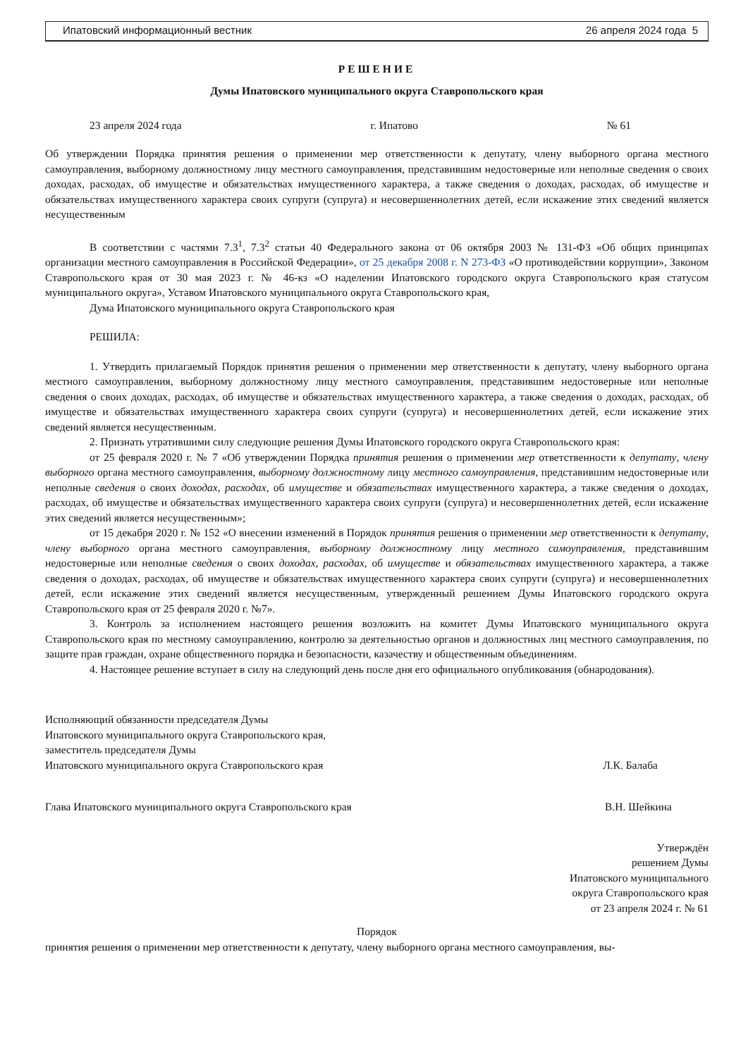Ипатовский информационный вестник 26 апреля 2024 года 5
РЕШЕНИЕ
Думы Ипатовского муниципального округа Ставропольского края
23 апреля 2024 года г. Ипатово № 61
Об утверждении Порядка принятия решения о применении мер ответственности к депутату, члену выборного органа местного самоуправления, выборному должностному лицу местного самоуправления, представившим недостоверные или неполные сведения о своих доходах, расходах, об имуществе и обязательствах имущественного характера, а также сведения о доходах, расходах, об имуществе и обязательствах имущественного характера своих супруги (супруга) и несовершеннолетних детей, если искажение этих сведений является несущественным
В соответствии с частями 7.3<sup>1</sup>, 7.3<sup>2</sup> статьи 40 Федерального закона от 06 октября 2003 № 131-ФЗ «Об общих принципах организации местного самоуправления в Российской Федерации», от 25 декабря 2008 г. N 273-ФЗ «О противодействии коррупции», Законом Ставропольского края от 30 мая 2023 г. № 46-кз «О наделении Ипатовского городского округа Ставропольского края статусом муниципального округа», Уставом Ипатовского муниципального округа Ставропольского края,
Дума Ипатовского муниципального округа Ставропольского края
РЕШИЛА:
1. Утвердить прилагаемый Порядок принятия решения о применении мер ответственности к депутату, члену выборного органа местного самоуправления, выборному должностному лицу местного самоуправления, представившим недостоверные или неполные сведения о своих доходах, расходах, об имуществе и обязательствах имущественного характера, а также сведения о доходах, расходах, об имуществе и обязательствах имущественного характера своих супруги (супруга) и несовершеннолетних детей, если искажение этих сведений является несущественным.
2. Признать утратившими силу следующие решения Думы Ипатовского городского округа Ставропольского края:
от 25 февраля 2020 г. № 7 «Об утверждении Порядка принятия решения о применении мер ответственности к депутату, члену выборного органа местного самоуправления, выборному должностному лицу местного самоуправления, представившим недостоверные или неполные сведения о своих доходах, расходах, об имуществе и обязательствах имущественного характера, а также сведения о доходах, расходах, об имуществе и обязательствах имущественного характера своих супруги (супруга) и несовершеннолетних детей, если искажение этих сведений является несущественным»;
от 15 декабря 2020 г. № 152 «О внесении изменений в Порядок принятия решения о применении мер ответственности к депутату, члену выборного органа местного самоуправления, выборному должностному лицу местного самоуправления, представившим недостоверные или неполные сведения о своих доходах, расходах, об имуществе и обязательствах имущественного характера, а также сведения о доходах, расходах, об имуществе и обязательствах имущественного характера своих супруги (супруга) и несовершеннолетних детей, если искажение этих сведений является несущественным, утвержденный решением Думы Ипатовского городского округа Ставропольского края от 25 февраля 2020 г. №7».
3. Контроль за исполнением настоящего решения возложить на комитет Думы Ипатовского муниципального округа Ставропольского края по местному самоуправлению, контролю за деятельностью органов и должностных лиц местного самоуправления, по защите прав граждан, охране общественного порядка и безопасности, казачеству и общественным объединениям.
4. Настоящее решение вступает в силу на следующий день после дня его официального опубликования (обнародования).
Исполняющий обязанности председателя Думы
Ипатовского муниципального округа Ставропольского края,
заместитель председателя Думы
Ипатовского муниципального округа Ставропольского края Л.К. Балаба
Глава Ипатовского муниципального округа Ставропольского края В.Н. Шейкина
Утверждён
решением Думы
Ипатовского муниципального
округа Ставропольского края
от 23 апреля 2024 г. № 61
Порядок
принятия решения о применении мер ответственности к депутату, члену выборного органа местного самоуправления, вы-